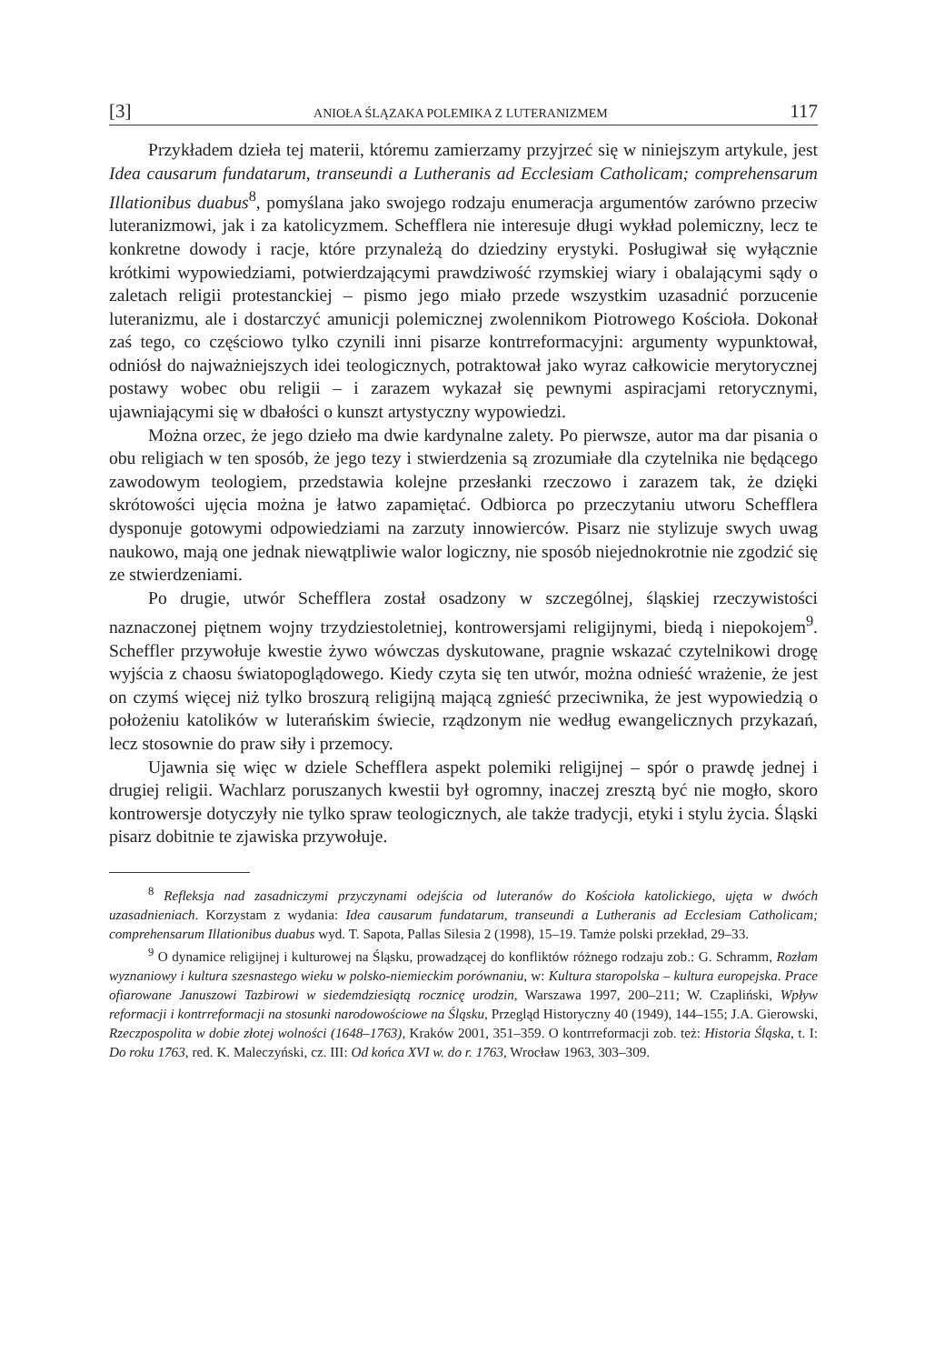[3] ANIOŁA ŚLĄZAKA POLEMIKA Z LUTERANIZMEM 117
Przykładem dzieła tej materii, któremu zamierzamy przyjrzeć się w niniejszym artykule, jest Idea causarum fundatarum, transeundi a Lutheranis ad Ecclesiam Catholicam; comprehensarum Illationibus duabus<sup>8</sup>, pomyślana jako swojego rodzaju enumeracja argumentów zarówno przeciw luteranizmowi, jak i za katolicyzmem. Schefflera nie interesuje długi wykład polemiczny, lecz te konkretne dowody i racje, które przynależą do dziedziny erystyki. Posługiwał się wyłącznie krótkimi wypowiedziami, potwierdzającymi prawdziwość rzymskiej wiary i obalającymi sądy o zaletach religii protestanckiej – pismo jego miało przede wszystkim uzasadnić porzucenie luteranizmu, ale i dostarczyć amunicji polemicznej zwolennikom Piotrowego Kościoła. Dokonał zaś tego, co częściowo tylko czynili inni pisarze kontrreformacyjni: argumenty wypunktował, odniósł do najważniejszych idei teologicznych, potraktował jako wyraz całkowicie merytorycznej postawy wobec obu religii – i zarazem wykazał się pewnymi aspiracjami retorycznymi, ujawniającymi się w dbałości o kunszt artystyczny wypowiedzi.
Można orzec, że jego dzieło ma dwie kardynalne zalety. Po pierwsze, autor ma dar pisania o obu religiach w ten sposób, że jego tezy i stwierdzenia są zrozumiałe dla czytelnika nie będącego zawodowym teologiem, przedstawia kolejne przesłanki rzeczowo i zarazem tak, że dzięki skrótowości ujęcia można je łatwo zapamiętać. Odbiorca po przeczytaniu utworu Schefflera dysponuje gotowymi odpowiedziami na zarzuty innowierców. Pisarz nie stylizuje swych uwag naukowo, mają one jednak niewątpliwie walor logiczny, nie sposób niejednokrotnie nie zgodzić się ze stwierdzeniami.
Po drugie, utwór Schefflera został osadzony w szczególnej, śląskiej rzeczywistości naznaczonej piętnem wojny trzydziestoletniej, kontrowersjami religijnymi, biedą i niepokojem<sup>9</sup>. Scheffler przywołuje kwestie żywo wówczas dyskutowane, pragnie wskazać czytelnikowi drogę wyjścia z chaosu światopoglądowego. Kiedy czyta się ten utwór, można odnieść wrażenie, że jest on czymś więcej niż tylko broszurą religijną mającą zgnieść przeciwnika, że jest wypowiedzią o położeniu katolików w luterańskim świecie, rządzonym nie według ewangelicznych przykazań, lecz stosownie do praw siły i przemocy.
Ujawnia się więc w dziele Schefflera aspekt polemiki religijnej – spór o prawdę jednej i drugiej religii. Wachlarz poruszanych kwestii był ogromny, inaczej zresztą być nie mogło, skoro kontrowersje dotyczyły nie tylko spraw teologicznych, ale także tradycji, etyki i stylu życia. Śląski pisarz dobitnie te zjawiska przywołuje.
<sup>8</sup> Refleksja nad zasadniczymi przyczynami odejścia od luteranów do Kościoła katolickiego, ujęta w dwóch uzasadnieniach. Korzystam z wydania: Idea causarum fundatarum, transeundi a Lutheranis ad Ecclesiam Catholicam; comprehensarum Illationibus duabus wyd. T. Sapota, Pallas Silesia 2 (1998), 15–19. Tamże polski przekład, 29–33.
<sup>9</sup> O dynamice religijnej i kulturowej na Śląsku, prowadzącej do konfliktów różnego rodzaju zob.: G. Schramm, Rozłam wyznaniowy i kultura szesnastego wieku w polsko-niemieckim porównaniu, w: Kultura staropolska – kultura europejska. Prace ofiarowane Januszowi Tazbirowi w siedemdziesiątą rocznicę urodzin, Warszawa 1997, 200–211; W. Czapliński, Wpływ reformacji i kontrreformacji na stosunki narodowościowe na Śląsku, Przegląd Historyczny 40 (1949), 144–155; J.A. Gierowski, Rzeczpospolita w dobie złotej wolności (1648–1763), Kraków 2001, 351–359. O kontrreformacji zob. też: Historia Śląska, t. I: Do roku 1763, red. K. Maleczyński, cz. III: Od końca XVI w. do r. 1763, Wrocław 1963, 303–309.